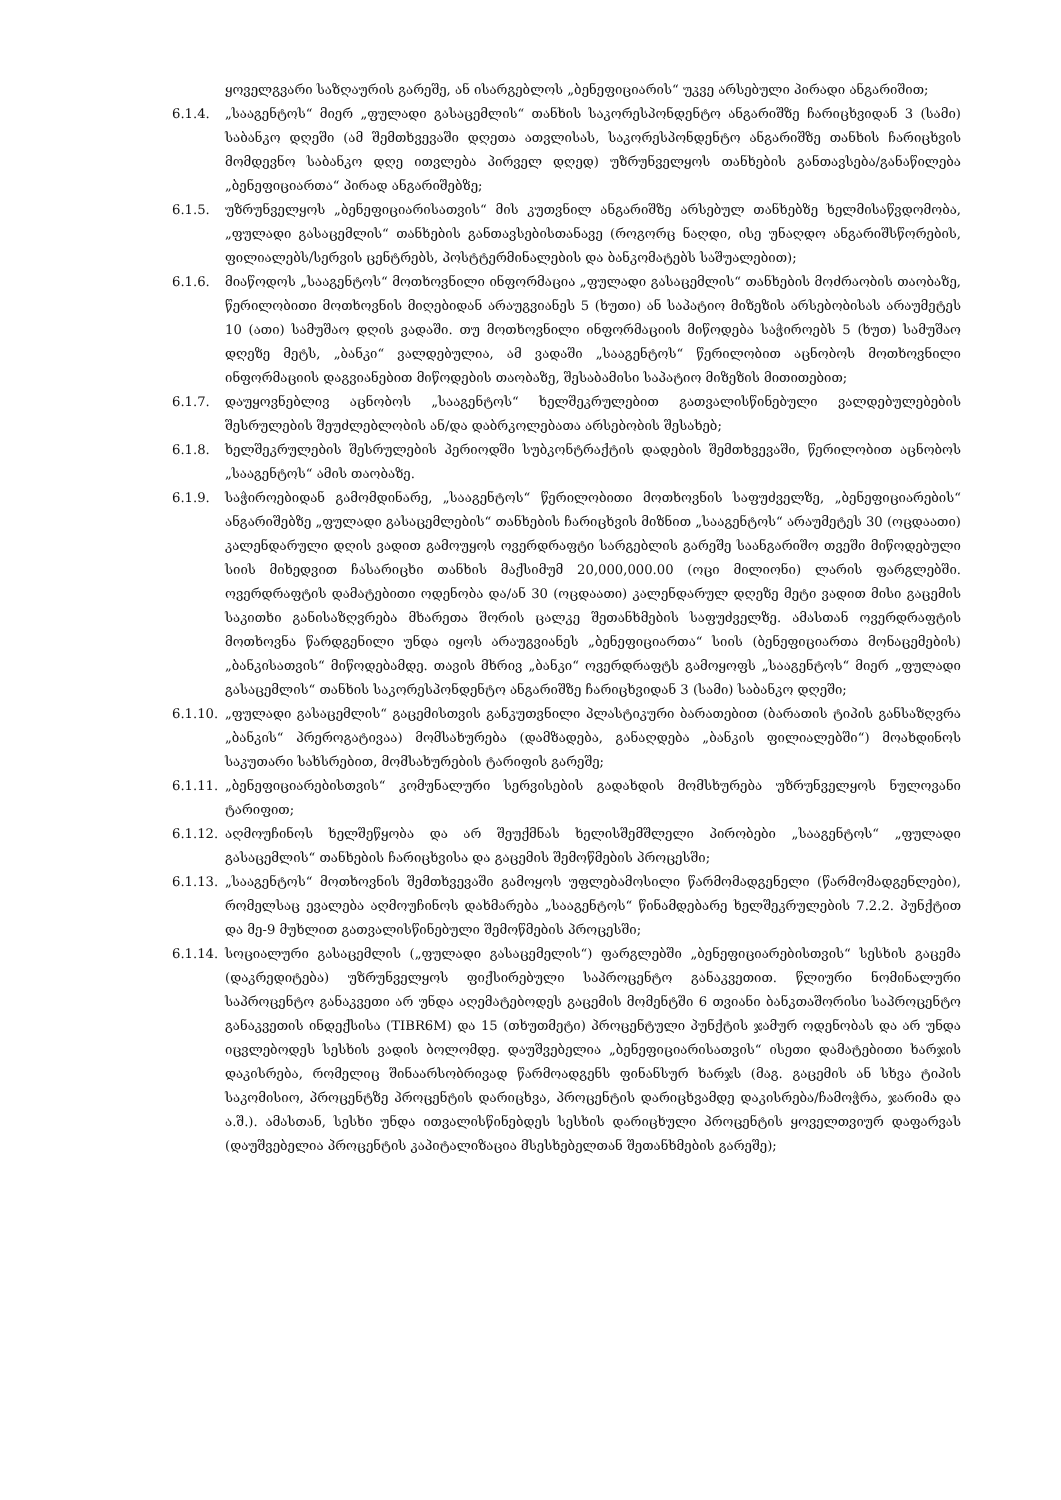ყოველგვარი საზღაურის გარეშე, ან ისარგებლოს „ბენეფიციარის“ უკვე არსებული პირადი ანგარიშით;
6.1.4. „სააგენტოს“ მიერ „ფულადი გასაცემლის“ თანხის საკორესპონდენტო ანგარიშზე ჩარიცხვიდან 3 (სამი) საბანკო დღეში (ამ შემთხვევაში დღეთა ათვლისას, საკორესპონდენტო ანგარიშზე თანხის ჩარიცხვის მომდევნო საბანკო დღე ითვლება პირველ დღედ) უზრუნველყოს თანხების განთავსება/განაწილება „ბენეფიციართა“ პირად ანგარიშებზე;
6.1.5. უზრუნველყოს „ბენეფიციარისათვის“ მის კუთვნილ ანგარიშზე არსებულ თანხებზე ხელმისაწვდომობა, „ფულადი გასაცემლის“ თანხების განთავსებისთანავე (როგორც ნაღდი, ისე უნაღდო ანგარიშსწორების, ფილიალებს/სერვის ცენტრებს, პოსტტერმინალების და ბანკომატებს საშუალებით);
6.1.6. მიაწოდოს „სააგენტოს“ მოთხოვნილი ინფორმაცია „ფულადი გასაცემლის“ თანხების მოძრაობის თაობაზე, წერილობითი მოთხოვნის მიღებიდან არაუგვიანეს 5 (ხუთი) ან საპატიო მიზეზის არსებობისას არაუმეტეს 10 (ათი) სამუშაო დღის ვადაში. თუ მოთხოვნილი ინფორმაციის მიწოდება საჭიროებს 5 (ხუთ) სამუშაო დღეზე მეტს, „ბანკი“ ვალდებულია, ამ ვადაში „სააგენტოს“ წერილობით აცნობოს მოთხოვნილი ინფორმაციის დაგვიანებით მიწოდების თაობაზე, შესაბამისი საპატიო მიზეზის მითითებით;
6.1.7. დაუყოვნებლივ აცნობოს „სააგენტოს“ ხელშეკრულებით გათვალისწინებული ვალდებულებების შესრულების შეუძლებლობის ან/და დაბრკოლებათა არსებობის შესახებ;
6.1.8. ხელშეკრულების შესრულების პერიოდში სუბკონტრაქტის დადების შემთხვევაში, წერილობით აცნობოს „სააგენტოს“ ამის თაობაზე.
6.1.9. საჭიროებიდან გამომდინარე, „სააგენტოს“ წერილობითი მოთხოვნის საფუძველზე, „ბენეფიციარების“ ანგარიშებზე „ფულადი გასაცემლების“ თანხების ჩარიცხვის მიზნით „სააგენტოს“ არაუმეტეს 30 (ოცდაათი) კალენდარული დღის ვადით გამოუყოს ოვერდრაფტი სარგებლის გარეშე საანგარიშო თვეში მიწოდებული სიის მიხედვით ჩასარიცხი თანხის მაქსიმუმ 20,000,000.00 (ოცი მილიონი) ლარის ფარგლებში. ოვერდრაფტის დამატებითი ოდენობა და/ან 30 (ოცდაათი) კალენდარულ დღეზე მეტი ვადით მისი გაცემის საკითხი განისაზღვრება მხარეთა შორის ცალკე შეთანხმების საფუძველზე. ამასთან ოვერდრაფტის მოთხოვნა წარდგენილი უნდა იყოს არაუგვიანეს „ბენეფიციართა“ სიის (ბენეფიციართა მონაცემების) „ბანკისათვის“ მიწოდებამდე. თავის მხრივ „ბანკი“ ოვერდრაფტს გამოყოფს „სააგენტოს“ მიერ „ფულადი გასაცემლის“ თანხის საკორესპონდენტო ანგარიშზე ჩარიცხვიდან 3 (სამი) საბანკო დღეში;
6.1.10. „ფულადი გასაცემლის“ გაცემისთვის განკუთვნილი პლასტიკური ბარათებით (ბარათის ტიპის განსაზღვრა „ბანკის“ პრეროგატივაა) მომსახურება (დამზადება, განაღდება „ბანკის ფილიალებში“) მოახდინოს საკუთარი სახსრებით, მომსახურების ტარიფის გარეშე;
6.1.11. „ბენეფიციარებისთვის“ კომუნალური სერვისების გადახდის მომსხურება უზრუნველყოს ნულოვანი ტარიფით;
6.1.12. აღმოუჩინოს ხელშეწყობა და არ შეუქმნას ხელისშემშლელი პირობები „სააგენტოს“ „ფულადი გასაცემლის“ თანხების ჩარიცხვისა და გაცემის შემოწმების პროცესში;
6.1.13. „სააგენტოს“ მოთხოვნის შემთხვევაში გამოყოს უფლებამოსილი წარმომადგენელი (წარმომადგენლები), რომელსაც ევალება აღმოუჩინოს დახმარება „სააგენტოს“ წინამდებარე ხელშეკრულების 7.2.2. პუნქტით და მე-9 მუხლით გათვალისწინებული შემოწმების პროცესში;
6.1.14. სოციალური გასაცემლის („ფულადი გასაცემელის“) ფარგლებში „ბენეფიციარებისთვის“ სესხის გაცემა (დაკრედიტება) უზრუნველყოს ფიქსირებული საპროცენტო განაკვეთით. წლიური ნომინალური საპროცენტო განაკვეთი არ უნდა აღემატებოდეს გაცემის მომენტში 6 თვიანი ბანკთაშორისი საპროცენტო განაკვეთის ინდექსისა (TIBR6M) და 15 (თხუთმეტი) პროცენტული პუნქტის ჯამურ ოდენობას და არ უნდა იცვლებოდეს სესხის ვადის ბოლომდე. დაუშვებელია „ბენეფიციარისათვის“ ისეთი დამატებითი ხარჯის დაკისრება, რომელიც შინაარსობრივად წარმოადგენს ფინანსურ ხარჯს (მაგ. გაცემის ან სხვა ტიპის საკომისიო, პროცენტზე პროცენტის დარიცხვა, პროცენტის დარიცხვამდე დაკისრება/ჩამოჭრა, ჯარიმა და ა.შ.). ამასთან, სესხი უნდა ითვალისწინებდეს სესხის დარიცხული პროცენტის ყოველთვიურ დაფარვას (დაუშვებელია პროცენტის კაპიტალიზაცია მსესხებელთან შეთანხმების გარეშე);